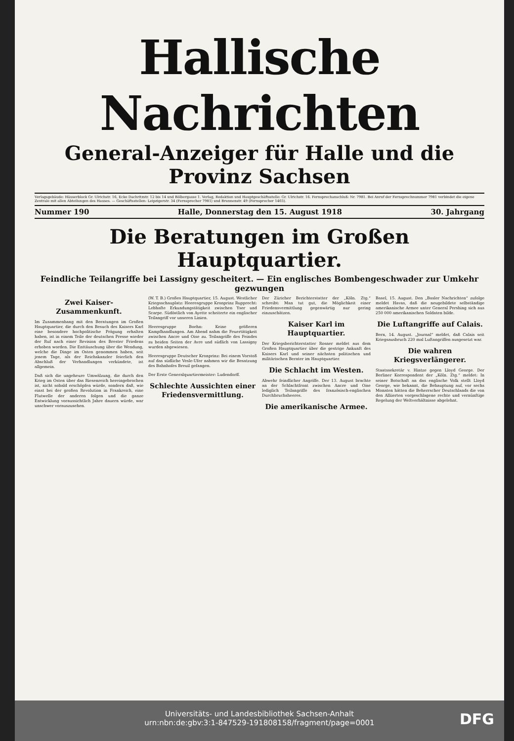Hallische Nachrichten
General-Anzeiger für Halle und die Provinz Sachsen
Verlagsgebäude: Häuserblock Gr. Ulrichstr. 16, Ecke Dachritzstr. 12 bis 14 und Bölbergasse 1. Verlag, Redaktion und Hauptgeschäftsstelle: Gr. Ulrichstr. 16. Fernsprechanschluß: Nr. 7981. Bei Anruf der Fernsprechnummer 7981 verbindet die eigene Zentrale mit allen Abteilungen des Hauses. — Geschäftsstellen: Leipzigerstr. 34 (Fernsprecher 7981) und Brunnenstr. 49 (Fernsprecher 1403).
Nummer 190 Halle, Donnerstag den 15. August 1918 30. Jahrgang
Die Beratungen im Großen Hauptquartier.
Feindliche Teilangriffe bei Lassigny gescheitert. — Ein englisches Bombengeschwader zur Umkehr gezwungen
Zwei Kaiser-Zusammenkunft.
Im Zusammenhang mit den Beratungen im Großen Hauptquartier, die durch den Besuch des Kaisers Karl eine besondere hochpolitische Prägung erhalten haben, ist in einem Teile der deutschen Presse wieder der Ruf nach einer Revision des Brester Friedens erhoben worden. Die Enttäuschung über die Wendung, welche die Dinge im Osten genommen haben, seit jenem Tage, als der Reichskanzler feierlich den Abschluß der Verhandlungen verkündete, ist allgemein.
Daß sich die ungeheure Umwälzung, die durch den Krieg im Osten über das Riesenreich hereingebrochen ist, nicht sobald erschöpfen würde, sondern daß, wie einst bei der großen Revolution in Frankreich, eine Flutwelle der anderen folgen und die ganze Entwicklung voraussichtlich Jahre dauern würde, war unschwer vorauszusehen.
(W. T. B.) Großes Hauptquartier, 15. August. Westlicher Kriegsschauplatz: Heeresgruppe Kronprinz Rupprecht: Lebhafte Erkundungstätigkeit zwischen Yser und Scarpe. Südöstlich von Ayette scheiterte ein englischer Teilangriff vor unseren Linien.
Heeresgruppe Boehn: Keine größeren Kampfhandlungen. Am Abend nahm die Feuertätigkeit zwischen Ancre und Oise zu. Teilangriffe des Feindes zu beiden Seiten der Avre und südlich von Lassigny wurden abgewiesen.
Heeresgruppe Deutscher Kronprinz: Bei einem Vorstoß auf das südliche Vesle-Ufer nahmen wir die Besatzung des Bahnhofes Breuil gefangen.
Der Erste Generalquartiermeister: Ludendorff.
Schlechte Aussichten einer Friedensvermittlung.
Der Züricher Berichterstatter der „Köln. Ztg.“ schreibt: Man tut gut, die Möglichkeit einer Friedensvermittlung gegenwärtig nur gering einzuschätzen.
Kaiser Karl im Hauptquartier.
Der Kriegsberichterstatter Rosner meldet aus dem Großen Hauptquartier über die gestrige Ankunft des Kaisers Karl und seiner nächsten politischen und militärischen Berater im Hauptquartier.
Die Schlacht im Westen.
Abwehr feindlicher Angriffe. Der 13. August brachte an der Schlachtfront zwischen Ancre und Oise lediglich Teilangriffe des französisch-englischen Durchbruchsheeres.
Die amerikanische Armee.
Basel, 15. August. Den „Basler Nachrichten“ zufolge meldet Havas, daß die neugebildete selbständige amerikanische Armee unter General Pershing sich aus 250 000 amerikanischen Soldaten bilde.
Die Luftangriffe auf Calais.
Bern, 14. August. „Journal“ meldet, daß Calais seit Kriegsausbruch 220 mal Luftangriffen ausgesetzt war.
Die wahren Kriegsverlängerer.
Staatssekretär v. Hintze gegen Lloyd George. Der Berliner Korrespondent der „Köln. Ztg.“ meldet: In seiner Botschaft an das englische Volk stellt Lloyd George, wie bekannt, die Behauptung auf, vor sechs Monaten hätten die Beherrscher Deutschlands die von den Alliierten vorgeschlagene rechte und vernünftige Regelung der Weltverhältnisse abgelehnt.
Universitäts- und Landesbibliothek Sachsen-Anhalt
urn:nbn:de:gbv:3:1-847529-191808158/fragment/page=0001
DFG